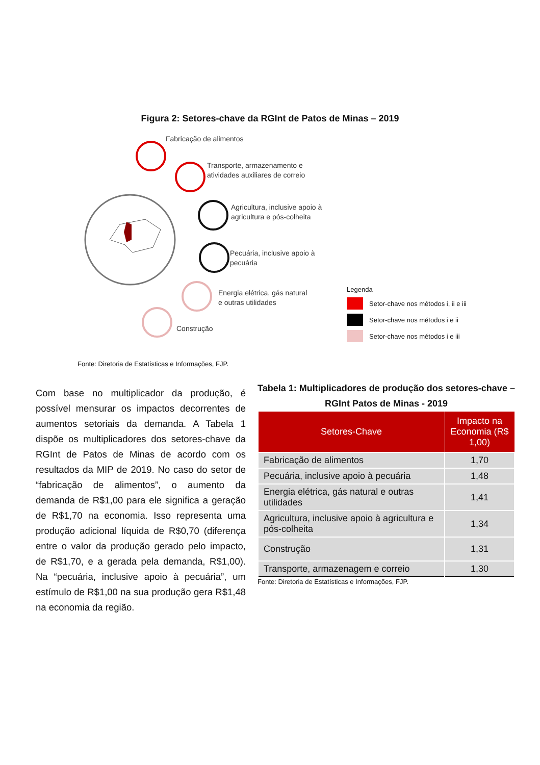Figura 2: Setores-chave da RGInt de Patos de Minas – 2019
Fabricação de alimentos
Transporte, armazenamento e
atividades auxiliares de correio
Agricultura, inclusive apoio à
agricultura e pós-colheita
Pecuária, inclusive apoio à
pecuária
Energia elétrica, gás natural
e outras utilidades
Construção
Legenda
Setor-chave nos métodos i, ii e iii
Setor-chave nos métodos i e ii
Setor-chave nos métodos i e iii
Fonte: Diretoria de Estatísticas e Informações, FJP.
Com base no multiplicador da produção, é possível mensurar os impactos decorrentes de aumentos setoriais da demanda. A Tabela 1 dispõe os multiplicadores dos setores-chave da RGInt de Patos de Minas de acordo com os resultados da MIP de 2019. No caso do setor de “fabricação de alimentos”, o aumento da demanda de R$1,00 para ele significa a geração de R$1,70 na economia. Isso representa uma produção adicional líquida de R$0,70 (diferença entre o valor da produção gerado pelo impacto, de R$1,70, e a gerada pela demanda, R$1,00). Na “pecuária, inclusive apoio à pecuária”, um estímulo de R$1,00 na sua produção gera R$1,48 na economia da região.
Tabela 1: Multiplicadores de produção dos setores-chave – RGInt Patos de Minas - 2019
| Setores-Chave | Impacto na Economia (R$ 1,00) |
| --- | --- |
| Fabricação de alimentos | 1,70 |
| Pecuária, inclusive apoio à pecuária | 1,48 |
| Energia elétrica, gás natural e outras utilidades | 1,41 |
| Agricultura, inclusive apoio à agricultura e pós-colheita | 1,34 |
| Construção | 1,31 |
| Transporte, armazenagem e correio | 1,30 |
Fonte: Diretoria de Estatísticas e Informações, FJP.